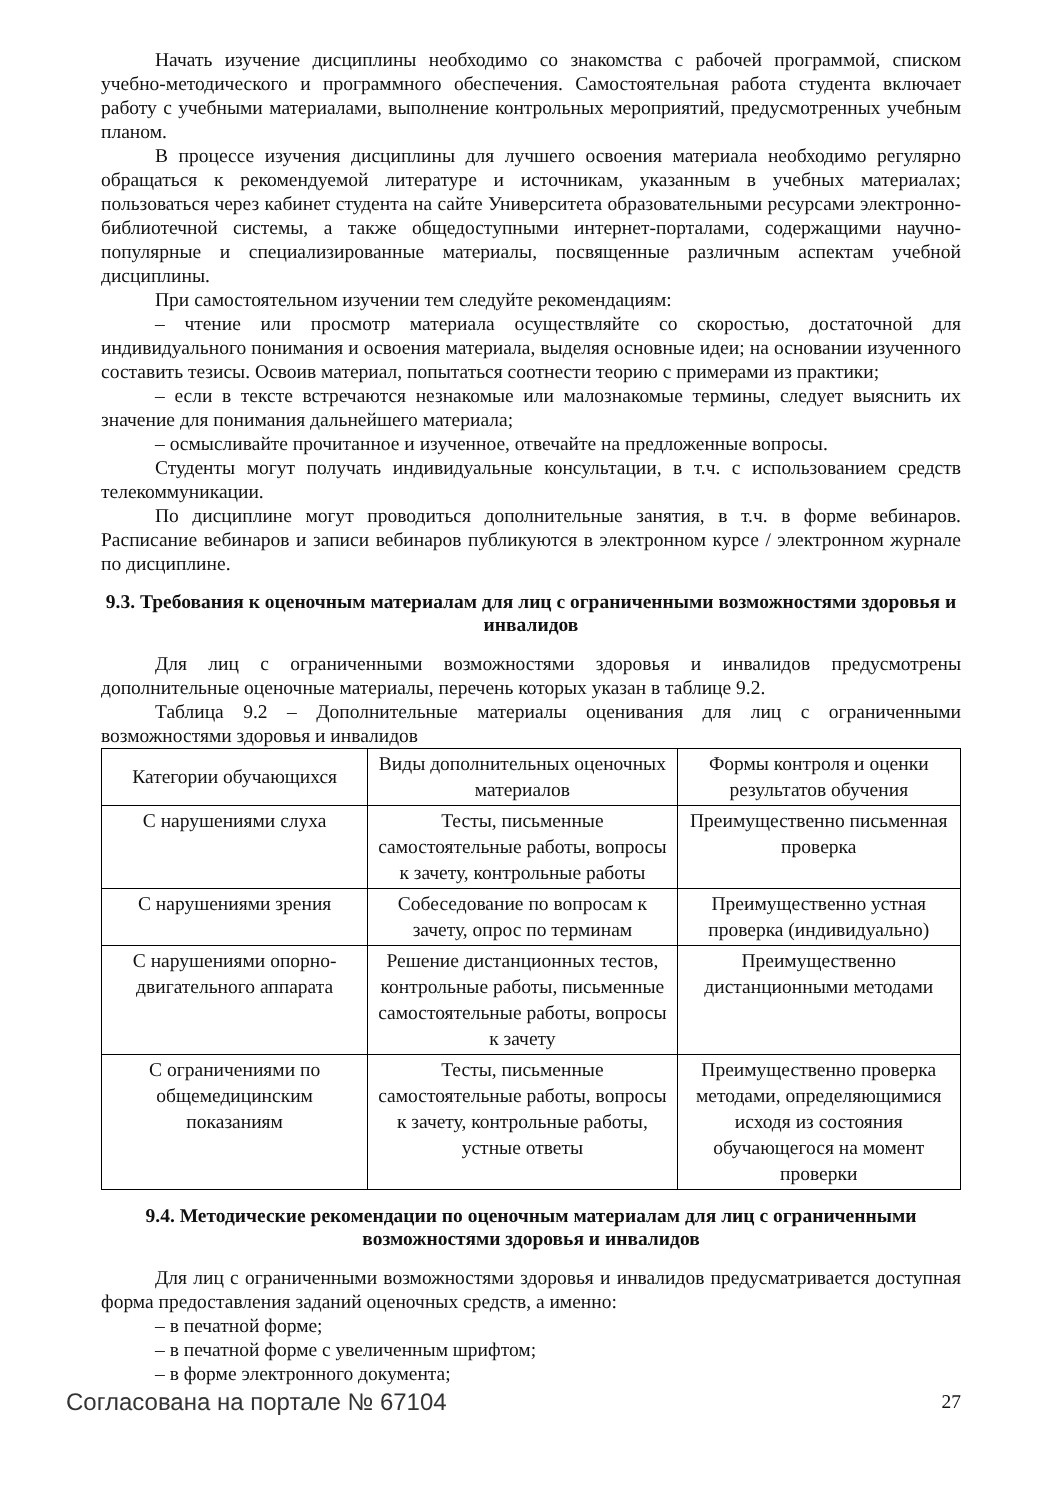Начать изучение дисциплины необходимо со знакомства с рабочей программой, списком учебно-методического и программного обеспечения. Самостоятельная работа студента включает работу с учебными материалами, выполнение контрольных мероприятий, предусмотренных учебным планом.
В процессе изучения дисциплины для лучшего освоения материала необходимо регулярно обращаться к рекомендуемой литературе и источникам, указанным в учебных материалах; пользоваться через кабинет студента на сайте Университета образовательными ресурсами электронно-библиотечной системы, а также общедоступными интернет-порталами, содержащими научно-популярные и специализированные материалы, посвященные различным аспектам учебной дисциплины.
При самостоятельном изучении тем следуйте рекомендациям:
– чтение или просмотр материала осуществляйте со скоростью, достаточной для индивидуального понимания и освоения материала, выделяя основные идеи; на основании изученного составить тезисы. Освоив материал, попытаться соотнести теорию с примерами из практики;
– если в тексте встречаются незнакомые или малознакомые термины, следует выяснить их значение для понимания дальнейшего материала;
– осмысливайте прочитанное и изученное, отвечайте на предложенные вопросы.
Студенты могут получать индивидуальные консультации, в т.ч. с использованием средств телекоммуникации.
По дисциплине могут проводиться дополнительные занятия, в т.ч. в форме вебинаров. Расписание вебинаров и записи вебинаров публикуются в электронном курсе / электронном журнале по дисциплине.
9.3. Требования к оценочным материалам для лиц с ограниченными возможностями здоровья и инвалидов
Для лиц с ограниченными возможностями здоровья и инвалидов предусмотрены дополнительные оценочные материалы, перечень которых указан в таблице 9.2.
Таблица 9.2 – Дополнительные материалы оценивания для лиц с ограниченными возможностями здоровья и инвалидов
| Категории обучающихся | Виды дополнительных оценочных материалов | Формы контроля и оценки результатов обучения |
| --- | --- | --- |
| С нарушениями слуха | Тесты, письменные самостоятельные работы, вопросы к зачету, контрольные работы | Преимущественно письменная проверка |
| С нарушениями зрения | Собеседование по вопросам к зачету, опрос по терминам | Преимущественно устная проверка (индивидуально) |
| С нарушениями опорно-двигательного аппарата | Решение дистанционных тестов, контрольные работы, письменные самостоятельные работы, вопросы к зачету | Преимущественно дистанционными методами |
| С ограничениями по общемедицинским показаниям | Тесты, письменные самостоятельные работы, вопросы к зачету, контрольные работы, устные ответы | Преимущественно проверка методами, определяющимися исходя из состояния обучающегося на момент проверки |
9.4. Методические рекомендации по оценочным материалам для лиц с ограниченными возможностями здоровья и инвалидов
Для лиц с ограниченными возможностями здоровья и инвалидов предусматривается доступная форма предоставления заданий оценочных средств, а именно:
– в печатной форме;
– в печатной форме с увеличенным шрифтом;
– в форме электронного документа;
Согласована на портале № 67104 27